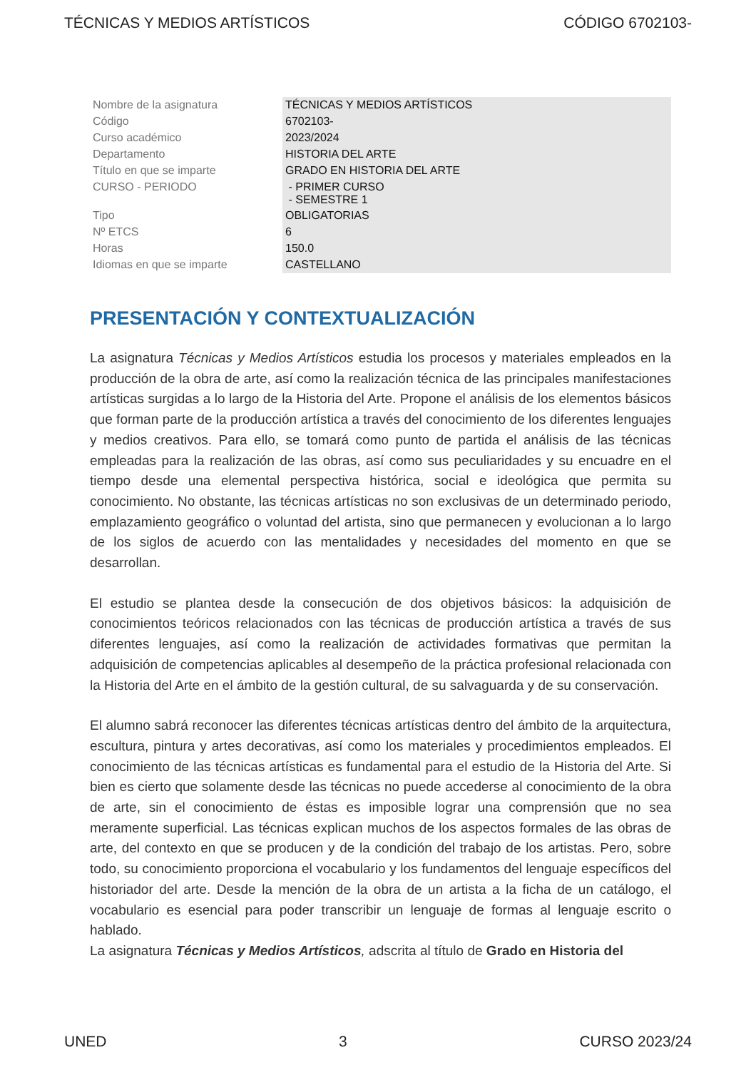TÉCNICAS Y MEDIOS ARTÍSTICOS CÓDIGO 6702103-
| Nombre de la asignatura | TÉCNICAS Y MEDIOS ARTÍSTICOS |
| Código | 6702103- |
| Curso académico | 2023/2024 |
| Departamento | HISTORIA DEL ARTE |
| Título en que se imparte | GRADO EN HISTORIA DEL ARTE |
| CURSO - PERIODO | - PRIMER CURSO - SEMESTRE 1 |
| Tipo | OBLIGATORIAS |
| Nº ETCS | 6 |
| Horas | 150.0 |
| Idiomas en que se imparte | CASTELLANO |
PRESENTACIÓN Y CONTEXTUALIZACIÓN
La asignatura Técnicas y Medios Artísticos estudia los procesos y materiales empleados en la producción de la obra de arte, así como la realización técnica de las principales manifestaciones artísticas surgidas a lo largo de la Historia del Arte. Propone el análisis de los elementos básicos que forman parte de la producción artística a través del conocimiento de los diferentes lenguajes y medios creativos. Para ello, se tomará como punto de partida el análisis de las técnicas empleadas para la realización de las obras, así como sus peculiaridades y su encuadre en el tiempo desde una elemental perspectiva histórica, social e ideológica que permita su conocimiento. No obstante, las técnicas artísticas no son exclusivas de un determinado periodo, emplazamiento geográfico o voluntad del artista, sino que permanecen y evolucionan a lo largo de los siglos de acuerdo con las mentalidades y necesidades del momento en que se desarrollan.
El estudio se plantea desde la consecución de dos objetivos básicos: la adquisición de conocimientos teóricos relacionados con las técnicas de producción artística a través de sus diferentes lenguajes, así como la realización de actividades formativas que permitan la adquisición de competencias aplicables al desempeño de la práctica profesional relacionada con la Historia del Arte en el ámbito de la gestión cultural, de su salvaguarda y de su conservación.
El alumno sabrá reconocer las diferentes técnicas artísticas dentro del ámbito de la arquitectura, escultura, pintura y artes decorativas, así como los materiales y procedimientos empleados. El conocimiento de las técnicas artísticas es fundamental para el estudio de la Historia del Arte. Si bien es cierto que solamente desde las técnicas no puede accederse al conocimiento de la obra de arte, sin el conocimiento de éstas es imposible lograr una comprensión que no sea meramente superficial. Las técnicas explican muchos de los aspectos formales de las obras de arte, del contexto en que se producen y de la condición del trabajo de los artistas. Pero, sobre todo, su conocimiento proporciona el vocabulario y los fundamentos del lenguaje específicos del historiador del arte. Desde la mención de la obra de un artista a la ficha de un catálogo, el vocabulario es esencial para poder transcribir un lenguaje de formas al lenguaje escrito o hablado.
La asignatura Técnicas y Medios Artísticos, adscrita al título de Grado en Historia del
UNED 3 CURSO 2023/24